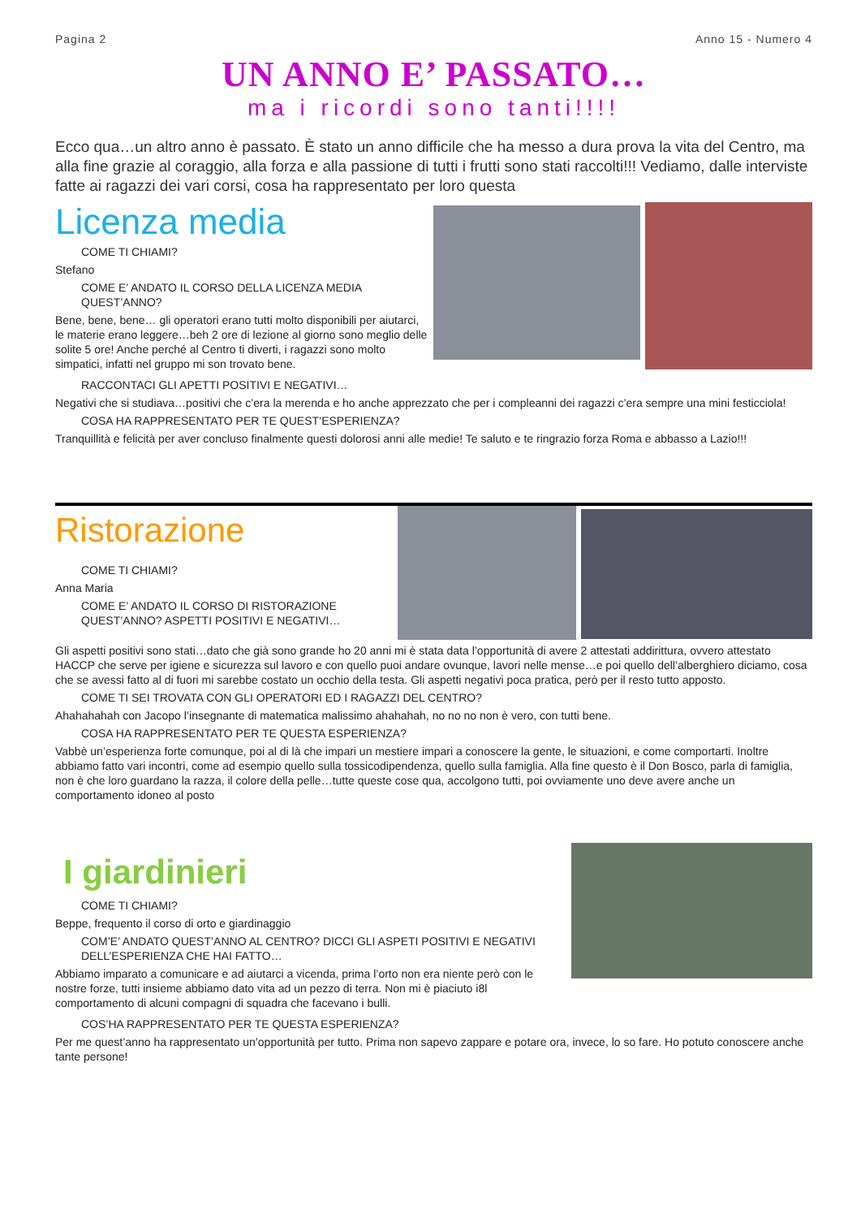Pagina 2 Anno 15 - Numero 4
UN ANNO E’ PASSATO…
ma i ricordi sono tanti!!!!
Ecco qua…un altro anno è passato. È stato un anno difficile che ha messo a dura prova la vita del Centro, ma alla fine grazie al coraggio, alla forza e alla passione di tutti i frutti sono stati raccolti!!! Vediamo, dalle interviste fatte ai ragazzi dei vari corsi, cosa ha rappresentato per loro questa
Licenza media
COME TI CHIAMI?
Stefano
COME E’ ANDATO IL CORSO DELLA LICENZA MEDIA QUEST’ANNO?
Bene, bene, bene… gli operatori erano tutti molto disponibili per aiutarci, le materie erano leggere…beh 2 ore di lezione al giorno sono meglio delle solite 5 ore! Anche perché al Centro ti diverti, i ragazzi sono molto simpatici, infatti nel gruppo mi son trovato bene.
RACCONTACI GLI APETTI POSITIVI E NEGATIVI…
Negativi che si studiava…positivi che c’era la merenda e ho anche apprezzato che per i compleanni dei ragazzi c’era sempre una mini festicciola!
COSA HA RAPPRESENTATO PER TE QUEST’ESPERIENZA?
Tranquillità e felicità per aver concluso finalmente questi dolorosi anni alle medie! Te saluto e te ringrazio forza Roma e abbasso a Lazio!!!
Ristorazione
COME TI CHIAMI?
Anna Maria
COME E’ ANDATO IL CORSO DI RISTORAZIONE QUEST’ANNO? ASPETTI POSITIVI E NEGATIVI…
Gli aspetti positivi sono stati…dato che già sono grande ho 20 anni mi è stata data l’opportunità di avere 2 attestati addirittura, ovvero attestato HACCP che serve per igiene e sicurezza sul lavoro e con quello puoi andare ovunque, lavori nelle mense…e poi quello dell’alberghiero diciamo, cosa che se avessi fatto al di fuori mi sarebbe costato un occhio della testa. Gli aspetti negativi poca pratica, però per il resto tutto apposto.
COME TI SEI TROVATA CON GLI OPERATORI ED I RAGAZZI DEL CENTRO?
Ahahahahah con Jacopo l’insegnante di matematica malissimo ahahahah, no no no non è vero, con tutti bene.
COSA HA RAPPRESENTATO PER TE QUESTA ESPERIENZA?
Vabbè un’esperienza forte comunque, poi al di là che impari un mestiere impari a conoscere la gente, le situazioni, e come comportarti. Inoltre abbiamo fatto vari incontri, come ad esempio quello sulla tossicodipendenza, quello sulla famiglia. Alla fine questo è il Don Bosco, parla di famiglia, non è che loro guardano la razza, il colore della pelle…tutte queste cose qua, accolgono tutti, poi ovviamente uno deve avere anche un comportamento idoneo al posto
I giardinieri
COME TI CHIAMI?
Beppe, frequento il corso di orto e giardinaggio
COM’E’ ANDATO QUEST’ANNO AL CENTRO? DICCI GLI ASPETI POSITIVI E NEGATIVI DELL’ESPERIENZA CHE HAI FATTO…
Abbiamo imparato a comunicare e ad aiutarci a vicenda, prima l’orto non era niente però con le nostre forze, tutti insieme abbiamo dato vita ad un pezzo di terra. Non mi è piaciuto i8l comportamento di alcuni compagni di squadra che facevano i bulli.
COS’HA RAPPRESENTATO PER TE QUESTA ESPERIENZA?
Per me quest’anno ha rappresentato un’opportunità per tutto. Prima non sapevo zappare e potare ora, invece, lo so fare. Ho potuto conoscere anche tante persone!